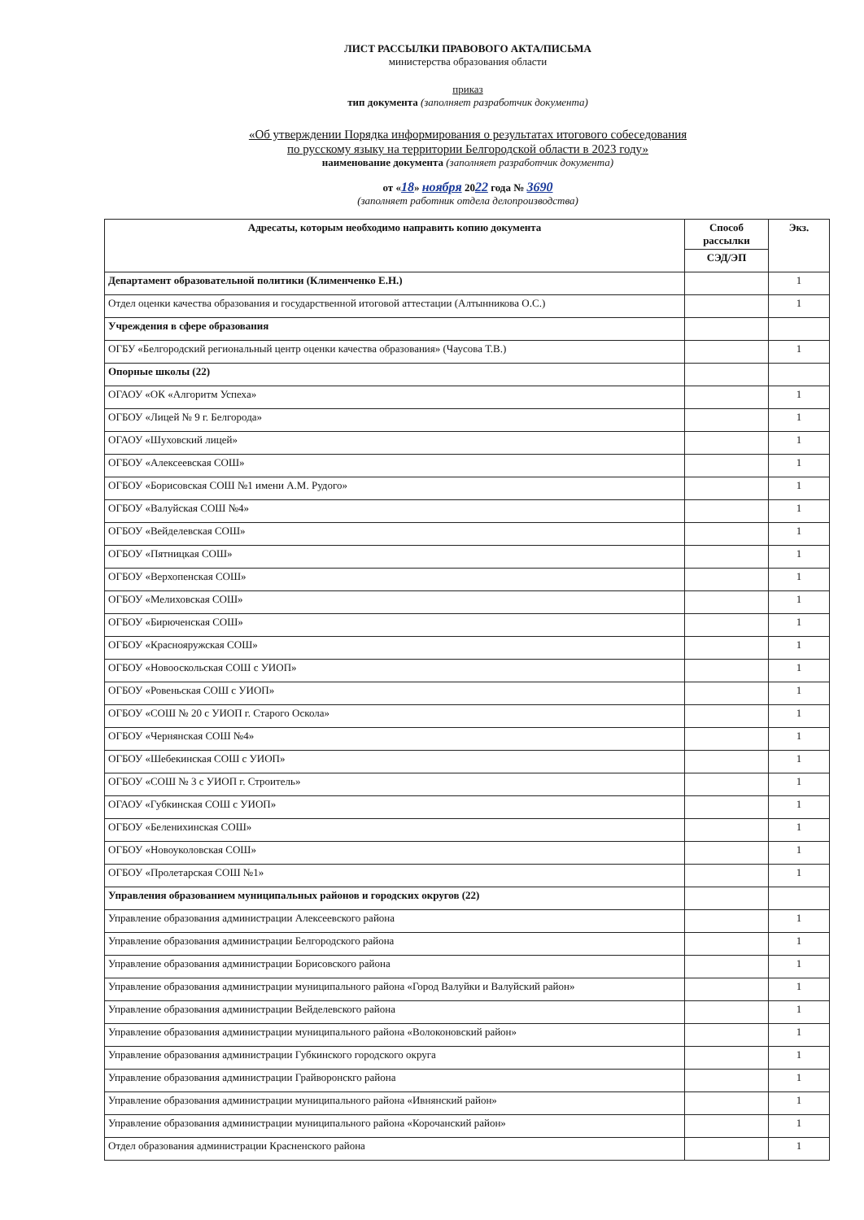ЛИСТ РАССЫЛКИ ПРАВОВОГО АКТА/ПИСЬМА
министерства образования области
приказ
тип документа (заполняет разработчик документа)
«Об утверждении Порядка информирования о результатах итогового собеседования
по русскому языку на территории Белгородской области в 2023 году»
наименование документа (заполняет разработчик документа)
от «18» ноября 2022 года № 3690
(заполняет работник отдела делопроизводства)
| Адресаты, которым необходимо направить копию документа | Способ рассылки | Экз. |
| --- | --- | --- |
| | СЭД/ЭП | |
| Департамент образовательной политики (Клименченко Е.Н.) | | 1 |
| Отдел оценки качества образования и государственной итоговой аттестации (Алтынникова О.С.) | | 1 |
| Учреждения в сфере образования | | |
| ОГБУ «Белгородский региональный центр оценки качества образования» (Чаусова Т.В.) | | 1 |
| Опорные школы (22) | | |
| ОГАОУ «ОК «Алгоритм Успеха» | | 1 |
| ОГБОУ «Лицей № 9 г. Белгорода» | | 1 |
| ОГАОУ «Шуховский лицей» | | 1 |
| ОГБОУ «Алексеевская СОШ» | | 1 |
| ОГБОУ «Борисовская СОШ №1 имени А.М. Рудого» | | 1 |
| ОГБОУ «Валуйская СОШ №4» | | 1 |
| ОГБОУ «Вейделевская СОШ» | | 1 |
| ОГБОУ «Пятницкая СОШ» | | 1 |
| ОГБОУ «Верхопенская СОШ» | | 1 |
| ОГБОУ «Мелиховская СОШ» | | 1 |
| ОГБОУ «Бирюченская СОШ» | | 1 |
| ОГБОУ «Краснояружская СОШ» | | 1 |
| ОГБОУ «Новооскольская СОШ с УИОП» | | 1 |
| ОГБОУ «Ровеньская СОШ с УИОП» | | 1 |
| ОГБОУ «СОШ № 20 с УИОП г. Старого Оскола» | | 1 |
| ОГБОУ «Чернянская СОШ №4» | | 1 |
| ОГБОУ «Шебекинская СОШ с УИОП» | | 1 |
| ОГБОУ «СОШ № 3 с УИОП г. Строитель» | | 1 |
| ОГАОУ «Губкинская СОШ с УИОП» | | 1 |
| ОГБОУ «Беленихинская СОШ» | | 1 |
| ОГБОУ «Новоуколовская СОШ» | | 1 |
| ОГБОУ «Пролетарская СОШ №1» | | 1 |
| Управления образованием муниципальных районов и городских округов (22) | | |
| Управление образования администрации Алексеевского района | | 1 |
| Управление образования администрации Белгородского района | | 1 |
| Управление образования администрации Борисовского района | | 1 |
| Управление образования администрации муниципального района «Город Валуйки и Валуйский район» | | 1 |
| Управление образования администрации Вейделевского района | | 1 |
| Управление образования администрации муниципального района «Волоконовский район» | | 1 |
| Управление образования администрации Губкинского городского округа | | 1 |
| Управление образования администрации Грайворонскго района | | 1 |
| Управление образования администрации муниципального района «Ивнянский район» | | 1 |
| Управление образования администрации муниципального района «Корочанский район» | | 1 |
| Отдел образования администрации Красненского района | | 1 |